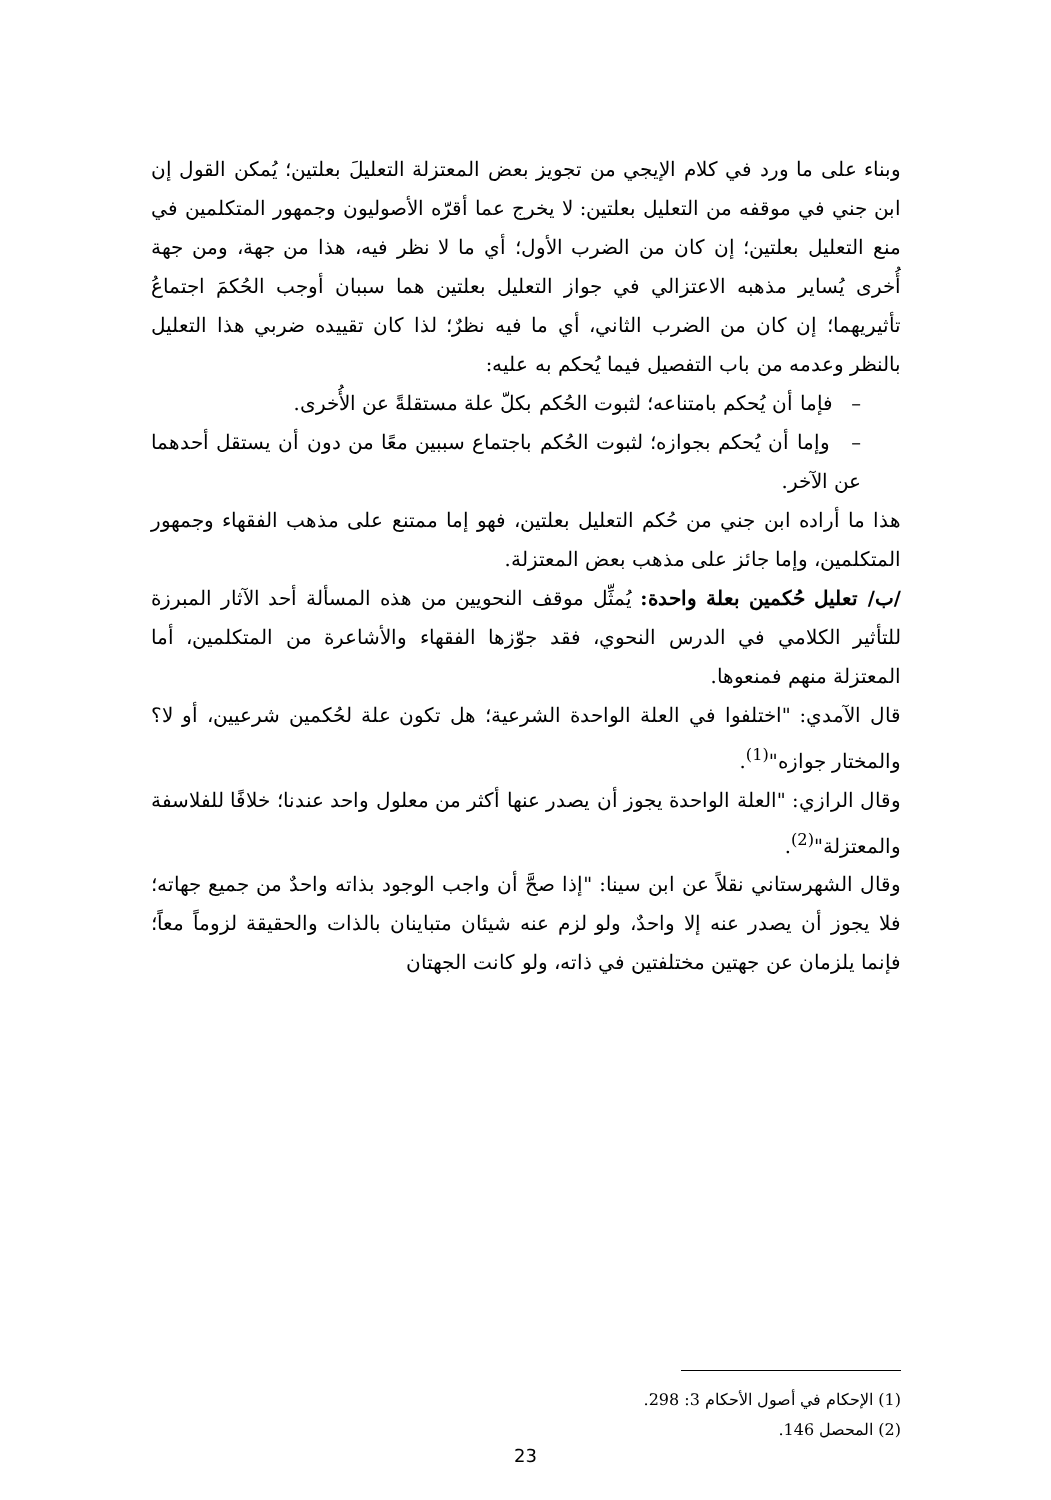وبناء على ما ورد في كلام الإيجي من تجويز بعض المعتزلة التعليلَ بعلتين؛ يُمكن القول إن ابن جني في موقفه من التعليل بعلتين: لا يخرج عما أقرّه الأصوليون وجمهور المتكلمين في منع التعليل بعلتين؛ إن كان من الضرب الأول؛ أي ما لا نظر فيه، هذا من جهة، ومن جهة أُخرى يُساير مذهبه الاعتزالي في جواز التعليل بعلتين هما سببان أوجب الحُكمَ اجتماعُ تأثيريهما؛ إن كان من الضرب الثاني، أي ما فيه نظرٌ؛ لذا كان تقييده ضربي هذا التعليل بالنظر وعدمه من باب التفصيل فيما يُحكم به عليه:
– فإما أن يُحكم بامتناعه؛ لثبوت الحُكم بكلّ علة مستقلةً عن الأُخرى.
– وإما أن يُحكم بجوازه؛ لثبوت الحُكم باجتماع سببين معًا من دون أن يستقل أحدهما عن الآخر.
هذا ما أراده ابن جني من حُكم التعليل بعلتين، فهو إما ممتنع على مذهب الفقهاء وجمهور المتكلمين، وإما جائز على مذهب بعض المعتزلة.
/ب/ تعليل حُكمين بعلة واحدة: يُمثِّل موقف النحويين من هذه المسألة أحد الآثار المبرزة للتأثير الكلامي في الدرس النحوي، فقد جوّزها الفقهاء والأشاعرة من المتكلمين، أما المعتزلة منهم فمنعوها.
قال الآمدي: "اختلفوا في العلة الواحدة الشرعية؛ هل تكون علة لحُكمين شرعيين، أو لا؟ والمختار جوازه"<sup>(1)</sup>.
وقال الرازي: "العلة الواحدة يجوز أن يصدر عنها أكثر من معلول واحد عندنا؛ خلافًا للفلاسفة والمعتزلة"<sup>(2)</sup>.
وقال الشهرستاني نقلاً عن ابن سينا: "إذا صحَّ أن واجب الوجود بذاته واحدٌ من جميع جهاته؛ فلا يجوز أن يصدر عنه إلا واحدٌ، ولو لزم عنه شيئان متباينان بالذات والحقيقة لزوماً معاً؛ فإنما يلزمان عن جهتين مختلفتين في ذاته، ولو كانت الجهتان
(1) الإحكام في أصول الأحكام 3: 298.
(2) المحصل 146.
23